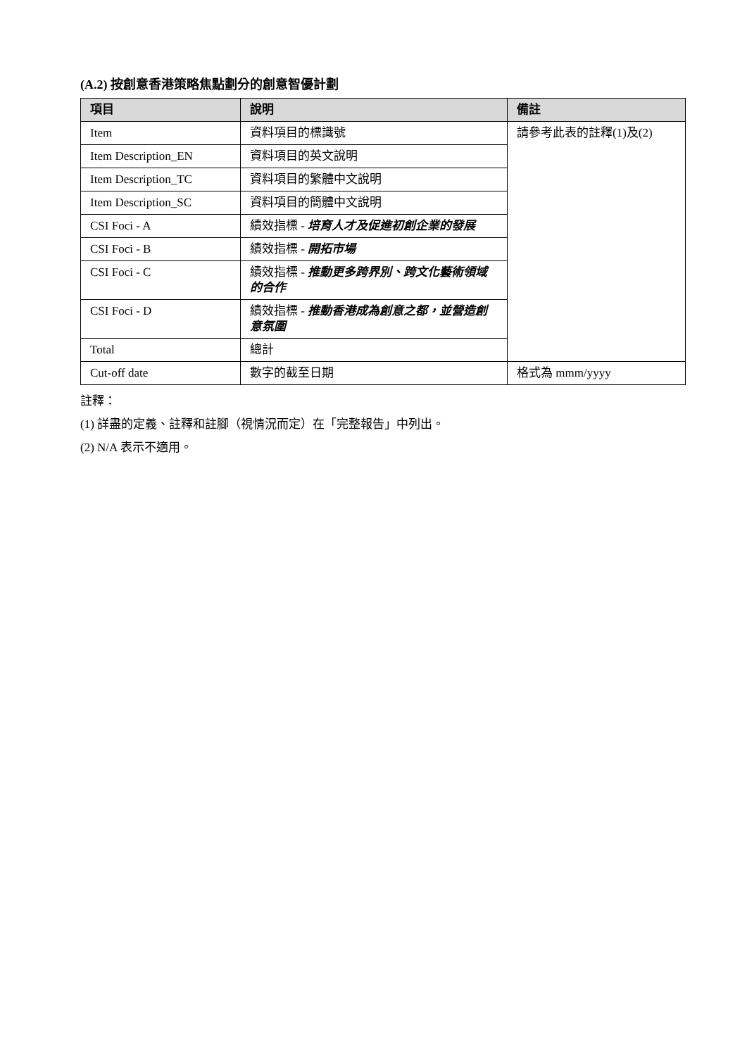(A.2) 按創意香港策略焦點劃分的創意智優計劃
| 項目 | 說明 | 備註 |
| --- | --- | --- |
| Item | 資料項目的標識號 | 請參考此表的註釋(1)及(2) |
| Item Description_EN | 資料項目的英文說明 | |
| Item Description_TC | 資料項目的繁體中文說明 | |
| Item Description_SC | 資料項目的簡體中文說明 | |
| CSI Foci - A | 績效指標 - 培育人才及促進初創企業的發展 | |
| CSI Foci - B | 績效指標 - 開拓市場 | |
| CSI Foci - C | 績效指標 - 推動更多跨界別、跨文化藝術領域的合作 | |
| CSI Foci - D | 績效指標 - 推動香港成為創意之都，並營造創意氛圍 | |
| Total | 總計 | |
| Cut-off date | 數字的截至日期 | 格式為 mmm/yyyy |
註釋：
(1) 詳盡的定義、註釋和註腳（視情況而定）在「完整報告」中列出。
(2) N/A 表示不適用。